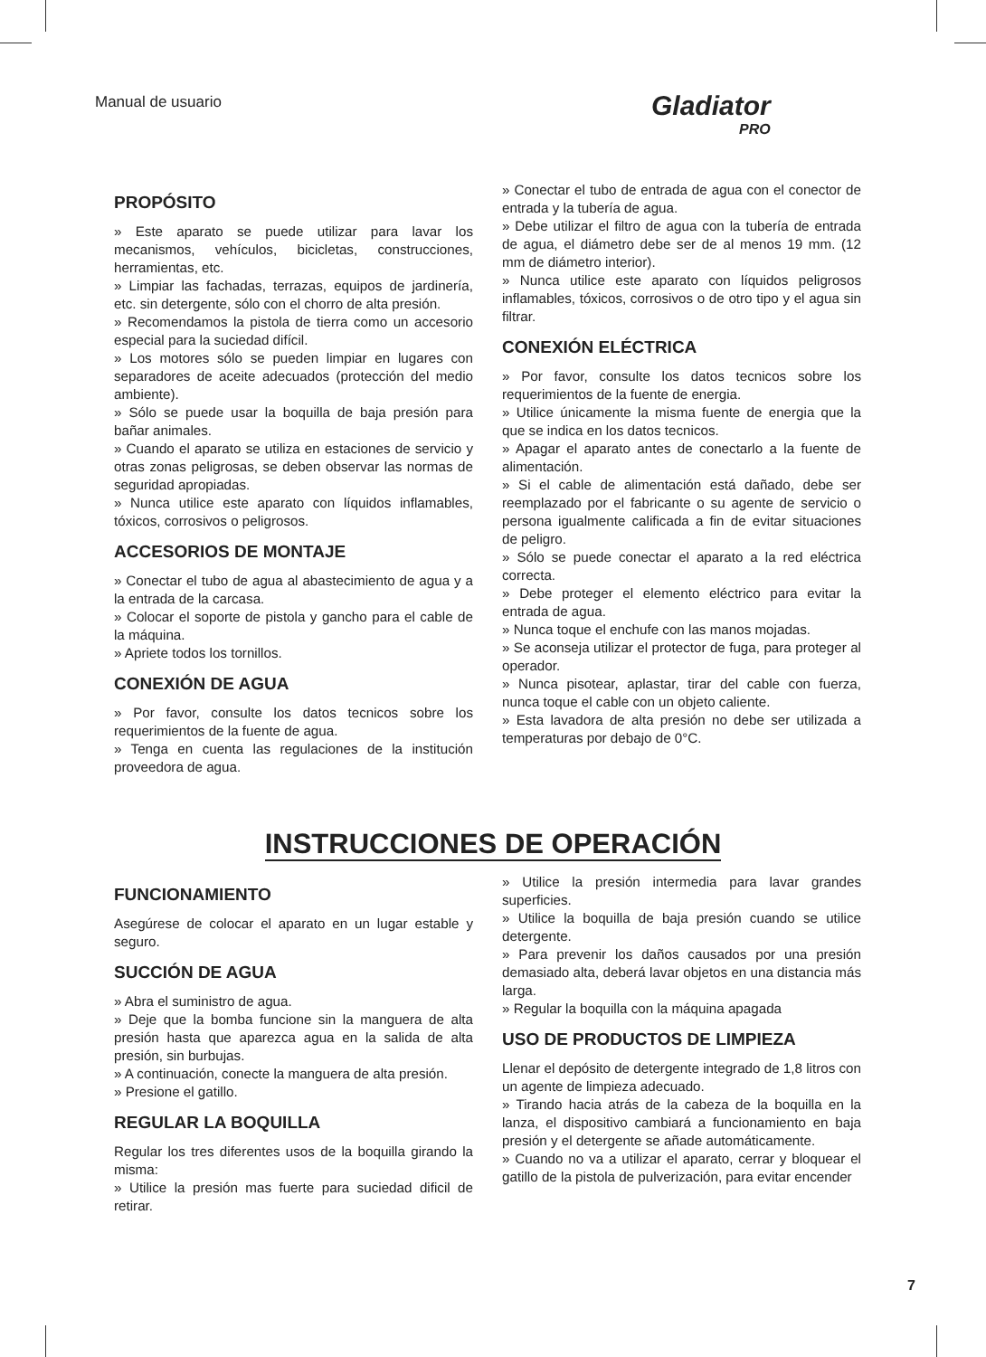Manual de usuario Gladiator
PRO
PROPÓSITO
» Este aparato se puede utilizar para lavar los mecanismos, vehículos, bicicletas, construcciones, herramientas, etc.
» Limpiar las fachadas, terrazas, equipos de jardinería, etc. sin detergente, sólo con el chorro de alta presión.
» Recomendamos la pistola de tierra como un accesorio especial para la suciedad difícil.
» Los motores sólo se pueden limpiar en lugares con separadores de aceite adecuados (protección del medio ambiente).
» Sólo se puede usar la boquilla de baja presión para bañar animales.
» Cuando el aparato se utiliza en estaciones de servicio y otras zonas peligrosas, se deben observar las normas de seguridad apropiadas.
» Nunca utilice este aparato con líquidos inflamables, tóxicos, corrosivos o peligrosos.
ACCESORIOS DE MONTAJE
» Conectar el tubo de agua al abastecimiento de agua y a la entrada de la carcasa.
» Colocar el soporte de pistola y gancho para el cable de la máquina.
» Apriete todos los tornillos.
CONEXIÓN DE AGUA
» Por favor, consulte los datos tecnicos sobre los requerimientos de la fuente de agua.
» Tenga en cuenta las regulaciones de la institución proveedora de agua.
» Conectar el tubo de entrada de agua con el conector de entrada y la tubería de agua.
» Debe utilizar el filtro de agua con la tubería de entrada de agua, el diámetro debe ser de al menos 19 mm. (12 mm de diámetro interior).
» Nunca utilice este aparato con líquidos peligrosos inflamables, tóxicos, corrosivos o de otro tipo y el agua sin filtrar.
CONEXIÓN ELÉCTRICA
» Por favor, consulte los datos tecnicos sobre los requerimientos de la fuente de energia.
» Utilice únicamente la misma fuente de energia que la que se indica en los datos tecnicos.
» Apagar el aparato antes de conectarlo a la fuente de alimentación.
» Si el cable de alimentación está dañado, debe ser reemplazado por el fabricante o su agente de servicio o persona igualmente calificada a fin de evitar situaciones de peligro.
» Sólo se puede conectar el aparato a la red eléctrica correcta.
» Debe proteger el elemento eléctrico para evitar la entrada de agua.
» Nunca toque el enchufe con las manos mojadas.
» Se aconseja utilizar el protector de fuga, para proteger al operador.
» Nunca pisotear, aplastar, tirar del cable con fuerza, nunca toque el cable con un objeto caliente.
» Esta lavadora de alta presión no debe ser utilizada a temperaturas por debajo de 0°C.
INSTRUCCIONES DE OPERACIÓN
FUNCIONAMIENTO
Asegúrese de colocar el aparato en un lugar estable y seguro.
SUCCIÓN DE AGUA
» Abra el suministro de agua.
» Deje que la bomba funcione sin la manguera de alta presión hasta que aparezca agua en la salida de alta presión, sin burbujas.
» A continuación, conecte la manguera de alta presión.
» Presione el gatillo.
REGULAR LA BOQUILLA
Regular los tres diferentes usos de la boquilla girando la misma:
» Utilice la presión mas fuerte para suciedad dificil de retirar.
» Utilice la presión intermedia para lavar grandes superficies.
» Utilice la boquilla de baja presión cuando se utilice detergente.
» Para prevenir los daños causados por una presión demasiado alta, deberá lavar objetos en una distancia más larga.
» Regular la boquilla con la máquina apagada
USO DE PRODUCTOS DE LIMPIEZA
Llenar el depósito de detergente integrado de 1,8 litros con un agente de limpieza adecuado.
» Tirando hacia atrás de la cabeza de la boquilla en la lanza, el dispositivo cambiará a funcionamiento en baja presión y el detergente se añade automáticamente.
» Cuando no va a utilizar el aparato, cerrar y bloquear el gatillo de la pistola de pulverización, para evitar encender
7